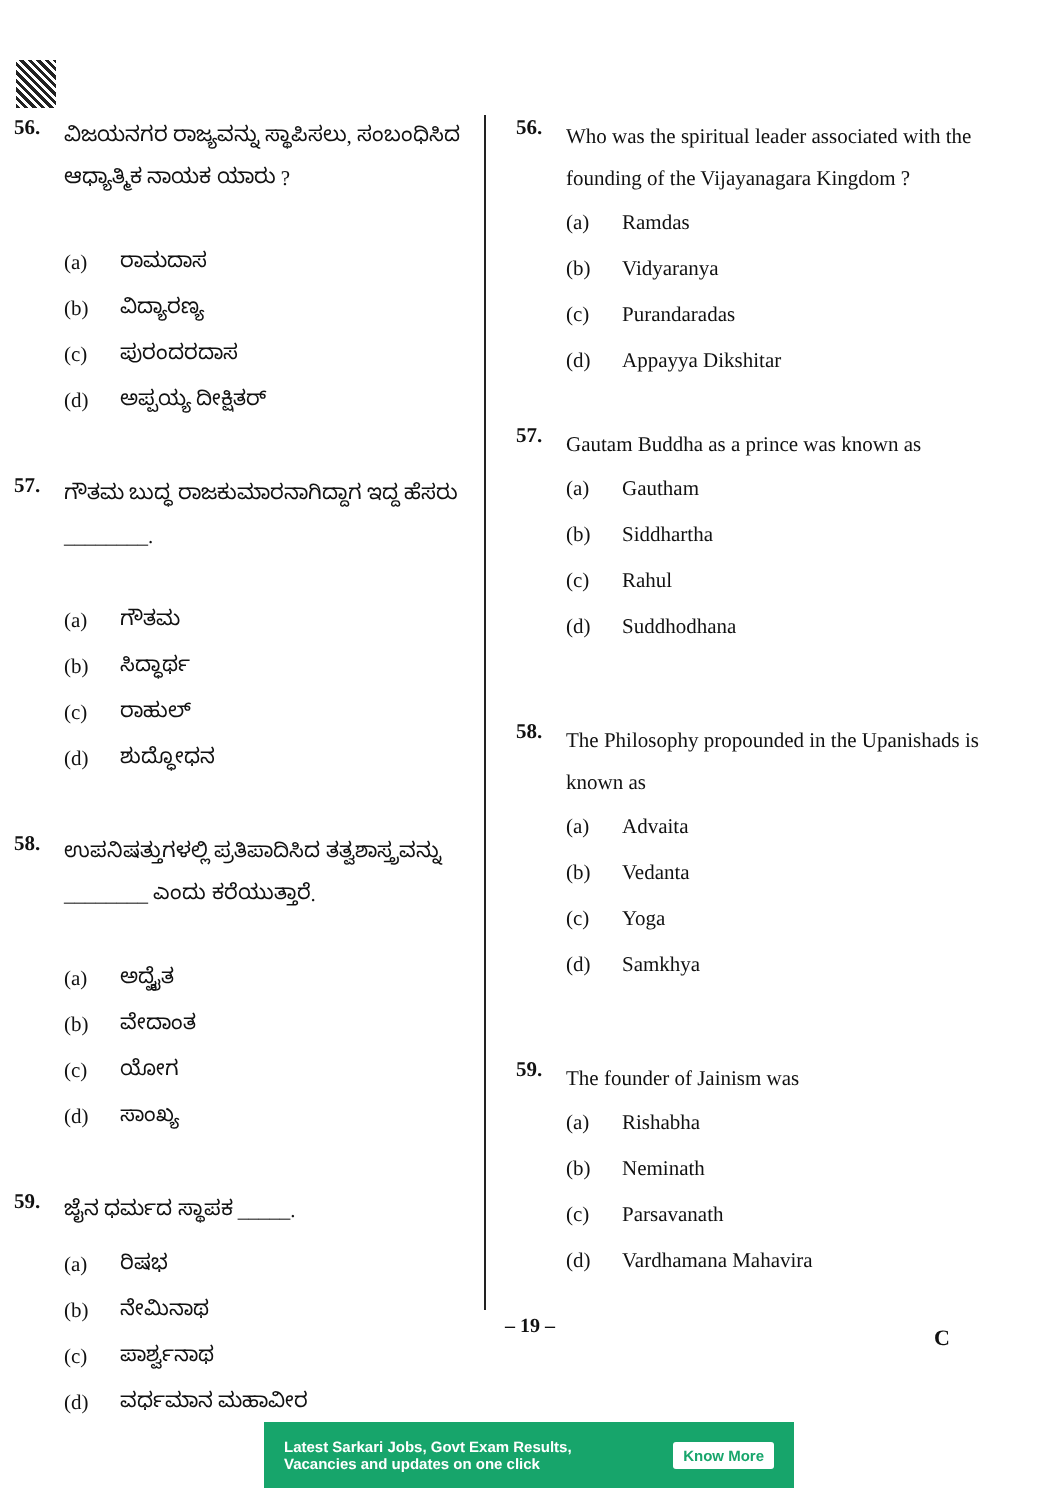56.
ವಿಜಯನಗರ ರಾಜ್ಯವನ್ನು ಸ್ಥಾಪಿಸಲು, ಸಂಬಂಧಿಸಿದ ಆಧ್ಯಾತ್ಮಿಕ ನಾಯಕ ಯಾರು ?
(a) ರಾಮದಾಸ
(b) ವಿದ್ಯಾರಣ್ಯ
(c) ಪುರಂದರದಾಸ
(d) ಅಪ್ಪಯ್ಯ ದೀಕ್ಷಿತರ್
57.
ಗೌತಮ ಬುದ್ಧ ರಾಜಕುಮಾರನಾಗಿದ್ದಾಗ ಇದ್ದ ಹೆಸರು ________.
(a) ಗೌತಮ
(b) ಸಿದ್ಧಾರ್ಥ
(c) ರಾಹುಲ್
(d) ಶುದ್ಧೋಧನ
58.
ಉಪನಿಷತ್ತುಗಳಲ್ಲಿ ಪ್ರತಿಪಾದಿಸಿದ ತತ್ವಶಾಸ್ತ್ರವನ್ನು ________ ಎಂದು ಕರೆಯುತ್ತಾರೆ.
(a) ಅದ್ವೈತ
(b) ವೇದಾಂತ
(c) ಯೋಗ
(d) ಸಾಂಖ್ಯ
59.
ಜೈನ ಧರ್ಮದ ಸ್ಥಾಪಕ _____.
(a) ರಿಷಭ
(b) ನೇಮಿನಾಥ
(c) ಪಾರ್ಶ್ವನಾಥ
(d) ವರ್ಧಮಾನ ಮಹಾವೀರ
56.
Who was the spiritual leader associated with the founding of the Vijayanagara Kingdom ?
(a) Ramdas
(b) Vidyaranya
(c) Purandaradas
(d) Appayya Dikshitar
57.
Gautam Buddha as a prince was known as
(a) Gautham
(b) Siddhartha
(c) Rahul
(d) Suddhodhana
58.
The Philosophy propounded in the Upanishads is known as
(a) Advaita
(b) Vedanta
(c) Yoga
(d) Samkhya
59.
The founder of Jainism was
(a) Rishabha
(b) Neminath
(c) Parsavanath
(d) Vardhamana Mahavira
– 19 –
C
Latest Sarkari Jobs, Govt Exam Results,
Vacancies and updates on one click Know More